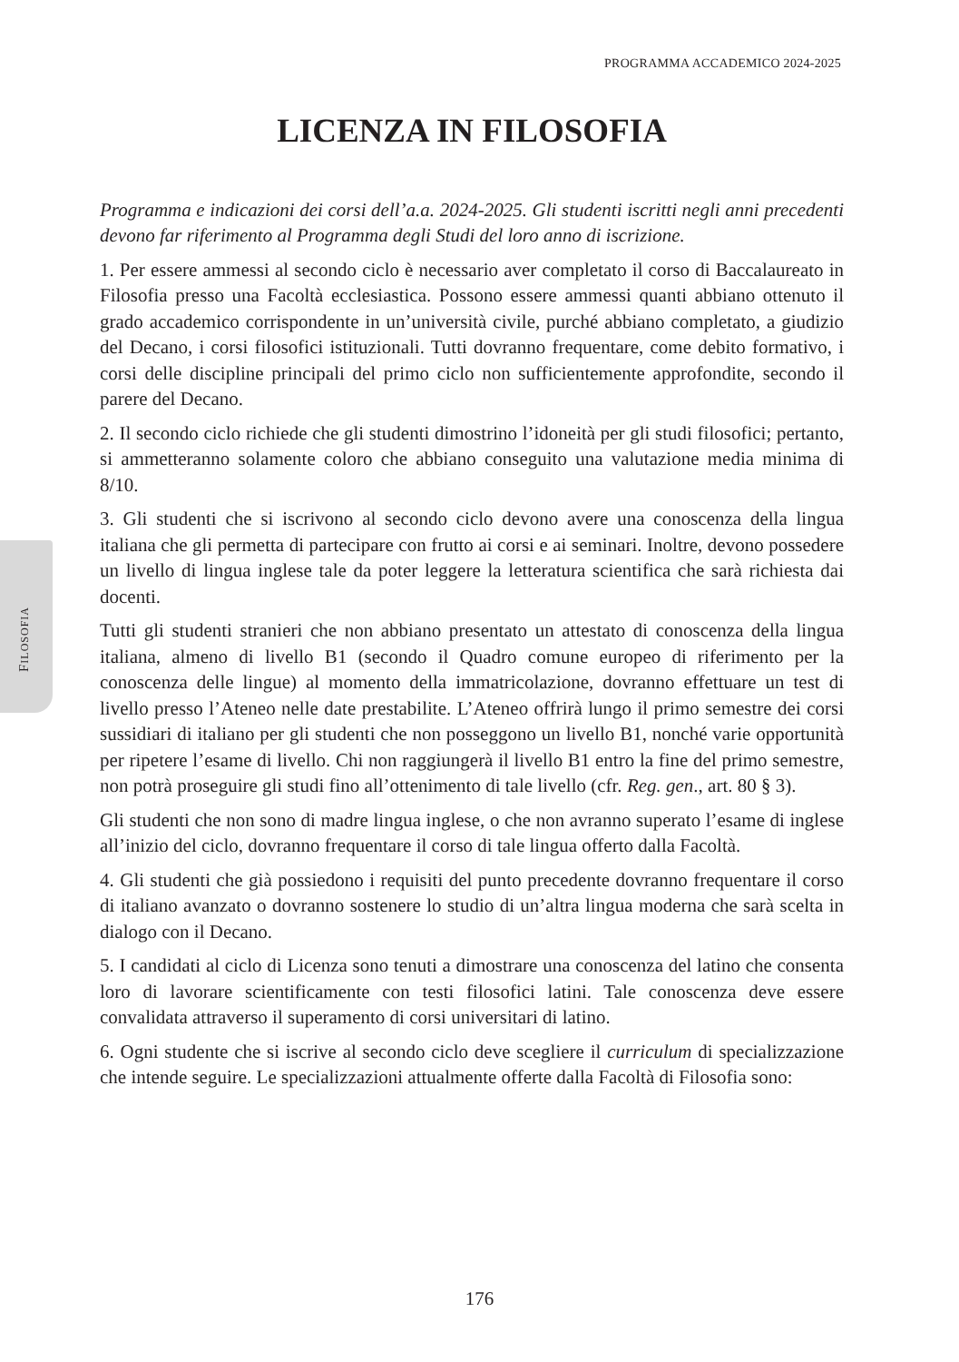PROGRAMMA ACCADEMICO 2024-2025
FILOSOFIA
LICENZA IN FILOSOFIA
Programma e indicazioni dei corsi dell’a.a. 2024-2025. Gli studenti iscritti negli anni precedenti devono far riferimento al Programma degli Studi del loro anno di iscrizione.
1. Per essere ammessi al secondo ciclo è necessario aver completato il corso di Baccalaureato in Filosofia presso una Facoltà ecclesiastica. Possono essere ammessi quanti abbiano ottenuto il grado accademico corrispondente in un’università civile, purché abbiano completato, a giudizio del Decano, i corsi filosofici istituzionali. Tutti dovranno frequentare, come debito formativo, i corsi delle discipline principali del primo ciclo non sufficientemente approfondite, secondo il parere del Decano.
2. Il secondo ciclo richiede che gli studenti dimostrino l’idoneità per gli studi filosofici; pertanto, si ammetteranno solamente coloro che abbiano conseguito una valutazione media minima di 8/10.
3. Gli studenti che si iscrivono al secondo ciclo devono avere una conoscenza della lingua italiana che gli permetta di partecipare con frutto ai corsi e ai seminari. Inoltre, devono possedere un livello di lingua inglese tale da poter leggere la letteratura scientifica che sarà richiesta dai docenti.
Tutti gli studenti stranieri che non abbiano presentato un attestato di conoscenza della lingua italiana, almeno di livello B1 (secondo il Quadro comune europeo di riferimento per la conoscenza delle lingue) al momento della immatricolazione, dovranno effettuare un test di livello presso l’Ateneo nelle date prestabilite. L’Ateneo offrirà lungo il primo semestre dei corsi sussidiari di italiano per gli studenti che non posseggono un livello B1, nonché varie opportunità per ripetere l’esame di livello. Chi non raggiungerà il livello B1 entro la fine del primo semestre, non potrà proseguire gli studi fino all’ottenimento di tale livello (cfr. Reg. gen., art. 80 § 3).
Gli studenti che non sono di madre lingua inglese, o che non avranno superato l’esame di inglese all’inizio del ciclo, dovranno frequentare il corso di tale lingua offerto dalla Facoltà.
4. Gli studenti che già possiedono i requisiti del punto precedente dovranno frequentare il corso di italiano avanzato o dovranno sostenere lo studio di un’altra lingua moderna che sarà scelta in dialogo con il Decano.
5. I candidati al ciclo di Licenza sono tenuti a dimostrare una conoscenza del latino che consenta loro di lavorare scientificamente con testi filosofici latini. Tale conoscenza deve essere convalidata attraverso il superamento di corsi universitari di latino.
6. Ogni studente che si iscrive al secondo ciclo deve scegliere il curriculum di specializzazione che intende seguire. Le specializzazioni attualmente offerte dalla Facoltà di Filosofia sono:
176